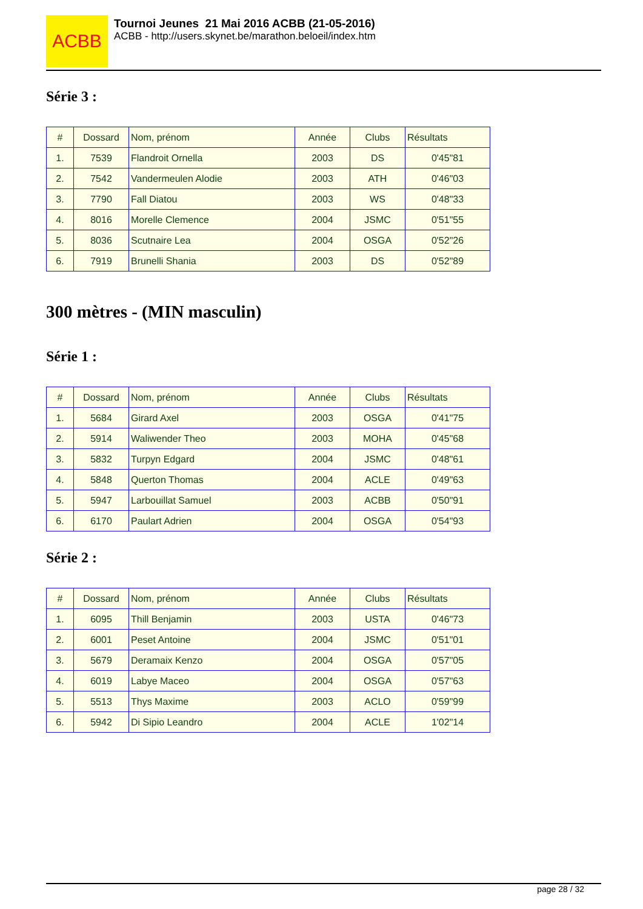ACBB
Tournoi Jeunes 21 Mai 2016 ACBB (21-05-2016)
ACBB - http://users.skynet.be/marathon.beloeil/index.htm
Série 3 :
| # | Dossard | Nom, prénom | Année | Clubs | Résultats |
| --- | --- | --- | --- | --- | --- |
| 1. | 7539 | Flandroit Ornella | 2003 | DS | 0'45"81 |
| 2. | 7542 | Vandermeulen Alodie | 2003 | ATH | 0'46"03 |
| 3. | 7790 | Fall Diatou | 2003 | WS | 0'48"33 |
| 4. | 8016 | Morelle Clemence | 2004 | JSMC | 0'51"55 |
| 5. | 8036 | Scutnaire Lea | 2004 | OSGA | 0'52"26 |
| 6. | 7919 | Brunelli Shania | 2003 | DS | 0'52"89 |
300 mètres - (MIN masculin)
Série 1 :
| # | Dossard | Nom, prénom | Année | Clubs | Résultats |
| --- | --- | --- | --- | --- | --- |
| 1. | 5684 | Girard Axel | 2003 | OSGA | 0'41"75 |
| 2. | 5914 | Waliwender Theo | 2003 | MOHA | 0'45"68 |
| 3. | 5832 | Turpyn Edgard | 2004 | JSMC | 0'48"61 |
| 4. | 5848 | Querton Thomas | 2004 | ACLE | 0'49"63 |
| 5. | 5947 | Larbouillat Samuel | 2003 | ACBB | 0'50"91 |
| 6. | 6170 | Paulart Adrien | 2004 | OSGA | 0'54"93 |
Série 2 :
| # | Dossard | Nom, prénom | Année | Clubs | Résultats |
| --- | --- | --- | --- | --- | --- |
| 1. | 6095 | Thill Benjamin | 2003 | USTA | 0'46"73 |
| 2. | 6001 | Peset Antoine | 2004 | JSMC | 0'51"01 |
| 3. | 5679 | Deramaix Kenzo | 2004 | OSGA | 0'57"05 |
| 4. | 6019 | Labye Maceo | 2004 | OSGA | 0'57"63 |
| 5. | 5513 | Thys Maxime | 2003 | ACLO | 0'59"99 |
| 6. | 5942 | Di Sipio Leandro | 2004 | ACLE | 1'02"14 |
page 28 / 32